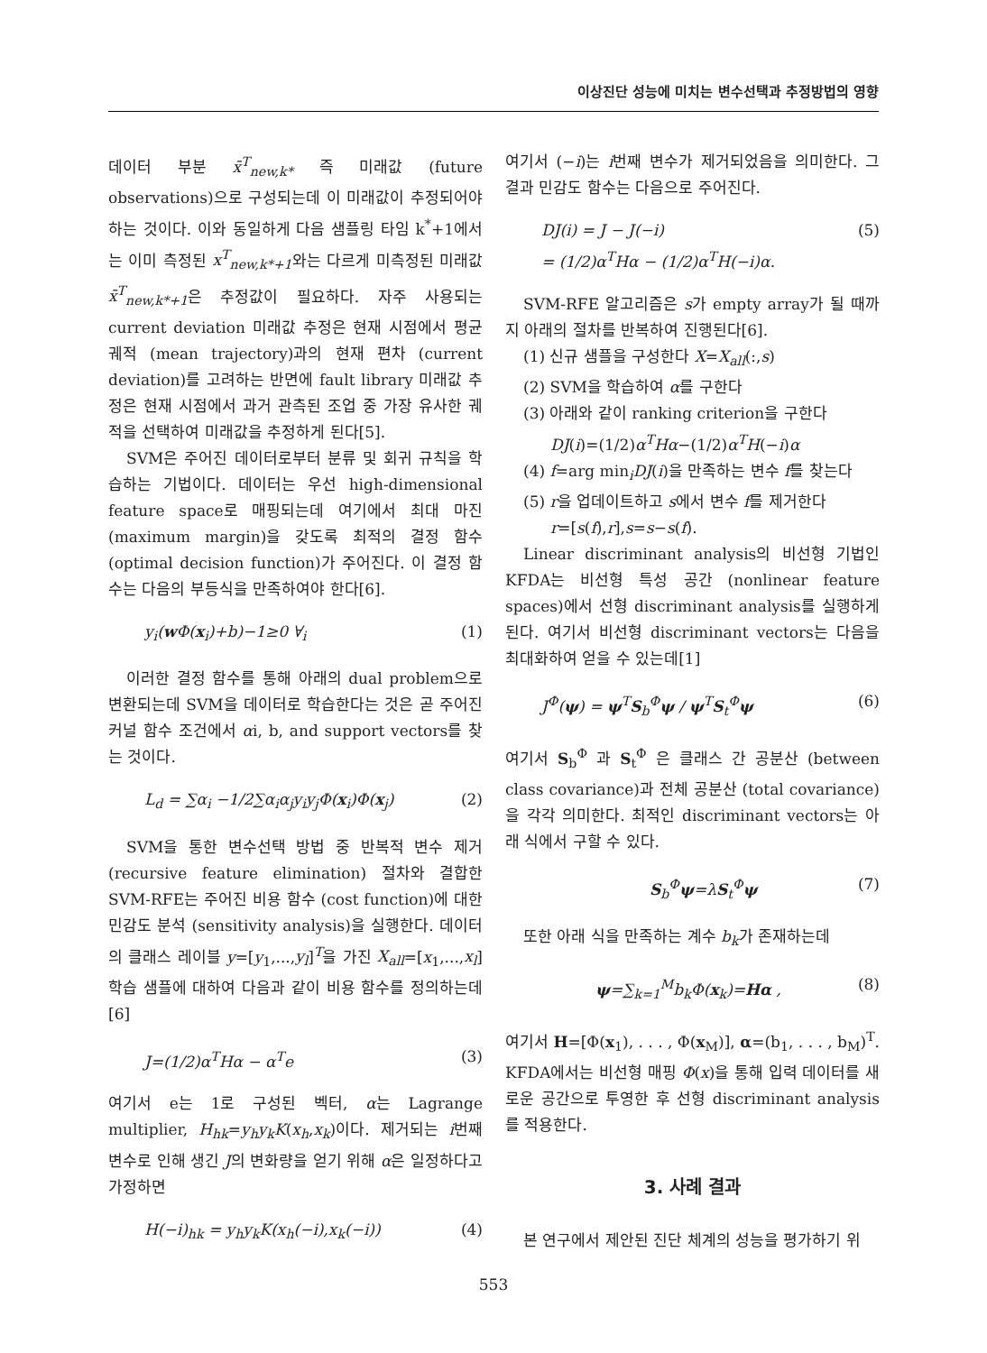이상진단 성능에 미치는 변수선택과 추정방법의 영향
데이터 부분 x̄<sup>T</sup><sub>new,k*</sub> 즉 미래값 (future observations)으로 구성되는데 이 미래값이 추정되어야 하는 것이다. 이와 동일하게 다음 샘플링 타임 k<sup>*</sup>+1에서는 이미 측정된 x<sup>T</sup><sub>new,k*+1</sub>와는 다르게 미측정된 미래값 x̄<sup>T</sup><sub>new,k*+1</sub>은 추정값이 필요하다. 자주 사용되는 current deviation 미래값 추정은 현재 시점에서 평균 궤적 (mean trajectory)과의 현재 편차 (current deviation)를 고려하는 반면에 fault library 미래값 추정은 현재 시점에서 과거 관측된 조업 중 가장 유사한 궤적을 선택하여 미래값을 추정하게 된다[5].
SVM은 주어진 데이터로부터 분류 및 회귀 규칙을 학습하는 기법이다. 데이터는 우선 high-dimensional feature space로 매핑되는데 여기에서 최대 마진 (maximum margin)을 갖도록 최적의 결정 함수 (optimal decision function)가 주어진다. 이 결정 함수는 다음의 부등식을 만족하여야 한다[6].
y<sub>i</sub>(w Φ(x<sub>i</sub>)+b)−1≥0 ∀<sub>i</sub> (1)
이러한 결정 함수를 통해 아래의 dual problem으로 변환되는데 SVM을 데이터로 학습한다는 것은 곧 주어진 커널 함수 조건에서 αi, b, and support vectors를 찾는 것이다.
L<sub>d</sub> = ∑α<sub>i</sub> −1/2∑α<sub>i</sub>α<sub>j</sub>y<sub>i</sub>y<sub>j</sub>Φ(x<sub>i</sub>)Φ(x<sub>j</sub>) (2)
SVM을 통한 변수선택 방법 중 반복적 변수 제거 (recursive feature elimination) 절차와 결합한 SVM-RFE는 주어진 비용 함수 (cost function)에 대한 민감도 분석 (sensitivity analysis)을 실행한다. 데이터의 클래스 레이블 y=[y<sub>1</sub>,...,y<sub>l</sub>]<sup>T</sup>을 가진 X<sub>all</sub>=[x<sub>1</sub>,...,x<sub>l</sub>] 학습 샘플에 대하여 다음과 같이 비용 함수를 정의하는데[6]
J=(1/2)α<sup>T</sup>Hα − α<sup>T</sup>e (3)
여기서 e는 1로 구성된 벡터, α는 Lagrange multiplier, H<sub>hk</sub>=y<sub>h</sub>y<sub>k</sub>K(x<sub>h</sub>,x<sub>k</sub>)이다. 제거되는 i번째 변수로 인해 생긴 J의 변화량을 얻기 위해 α은 일정하다고 가정하면
H(−i)<sub>hk</sub> = y<sub>h</sub>y<sub>k</sub>K(x<sub>h</sub>(−i),x<sub>k</sub>(−i)) (4)
여기서 (−i)는 i번째 변수가 제거되었음을 의미한다. 그 결과 민감도 함수는 다음으로 주어진다.
DJ(i) = J − J(−i)
= (1/2)α<sup>T</sup>Hα − (1/2)α<sup>T</sup>H(−i)α. (5)
SVM-RFE 알고리즘은 s가 empty array가 될 때까지 아래의 절차를 반복하여 진행된다[6].
(1) 신규 샘플을 구성한다 X=X<sub>all</sub>(:,s)
(2) SVM을 학습하여 α를 구한다
(3) 아래와 같이 ranking criterion을 구한다
DJ(i)=(1/2)α<sup>T</sup>Hα−(1/2)α<sup>T</sup>H(−i)α
(4) f=arg min<sub>i</sub>DJ(i)을 만족하는 변수 f를 찾는다
(5) r을 업데이트하고 s에서 변수 f를 제거한다
r=[s(f),r],s=s−s(f).
Linear discriminant analysis의 비선형 기법인 KFDA는 비선형 특성 공간 (nonlinear feature spaces)에서 선형 discriminant analysis를 실행하게 된다. 여기서 비선형 discriminant vectors는 다음을 최대화하여 얻을 수 있는데[1]
J<sup>Φ</sup>(ψ) = ψ<sup>T</sup>S<sub>b</sub><sup>Φ</sup>ψ / ψ<sup>T</sup>S<sub>t</sub><sup>Φ</sup>ψ (6)
여기서 S<sub>b</sub><sup>Φ</sup> 과 S<sub>t</sub><sup>Φ</sup> 은 클래스 간 공분산 (between class covariance)과 전체 공분산 (total covariance)을 각각 의미한다. 최적인 discriminant vectors는 아래 식에서 구할 수 있다.
S<sub>b</sub><sup>Φ</sup>ψ=λS<sub>t</sub><sup>Φ</sup>ψ (7)
또한 아래 식을 만족하는 계수 b<sub>k</sub>가 존재하는데
ψ=∑<sub>k=1</sub><sup>M</sup>b<sub>k</sub>Φ(x<sub>k</sub>)=Hα , (8)
여기서 H=[Φ(x<sub>1</sub>), . . . , Φ(x<sub>M</sub>)], α=(b<sub>1</sub>, . . . , b<sub>M</sub>)<sup>T</sup>. KFDA에서는 비선형 매핑 Φ(x)을 통해 입력 데이터를 새로운 공간으로 투영한 후 선형 discriminant analysis를 적용한다.
3. 사례 결과
본 연구에서 제안된 진단 체계의 성능을 평가하기 위
553